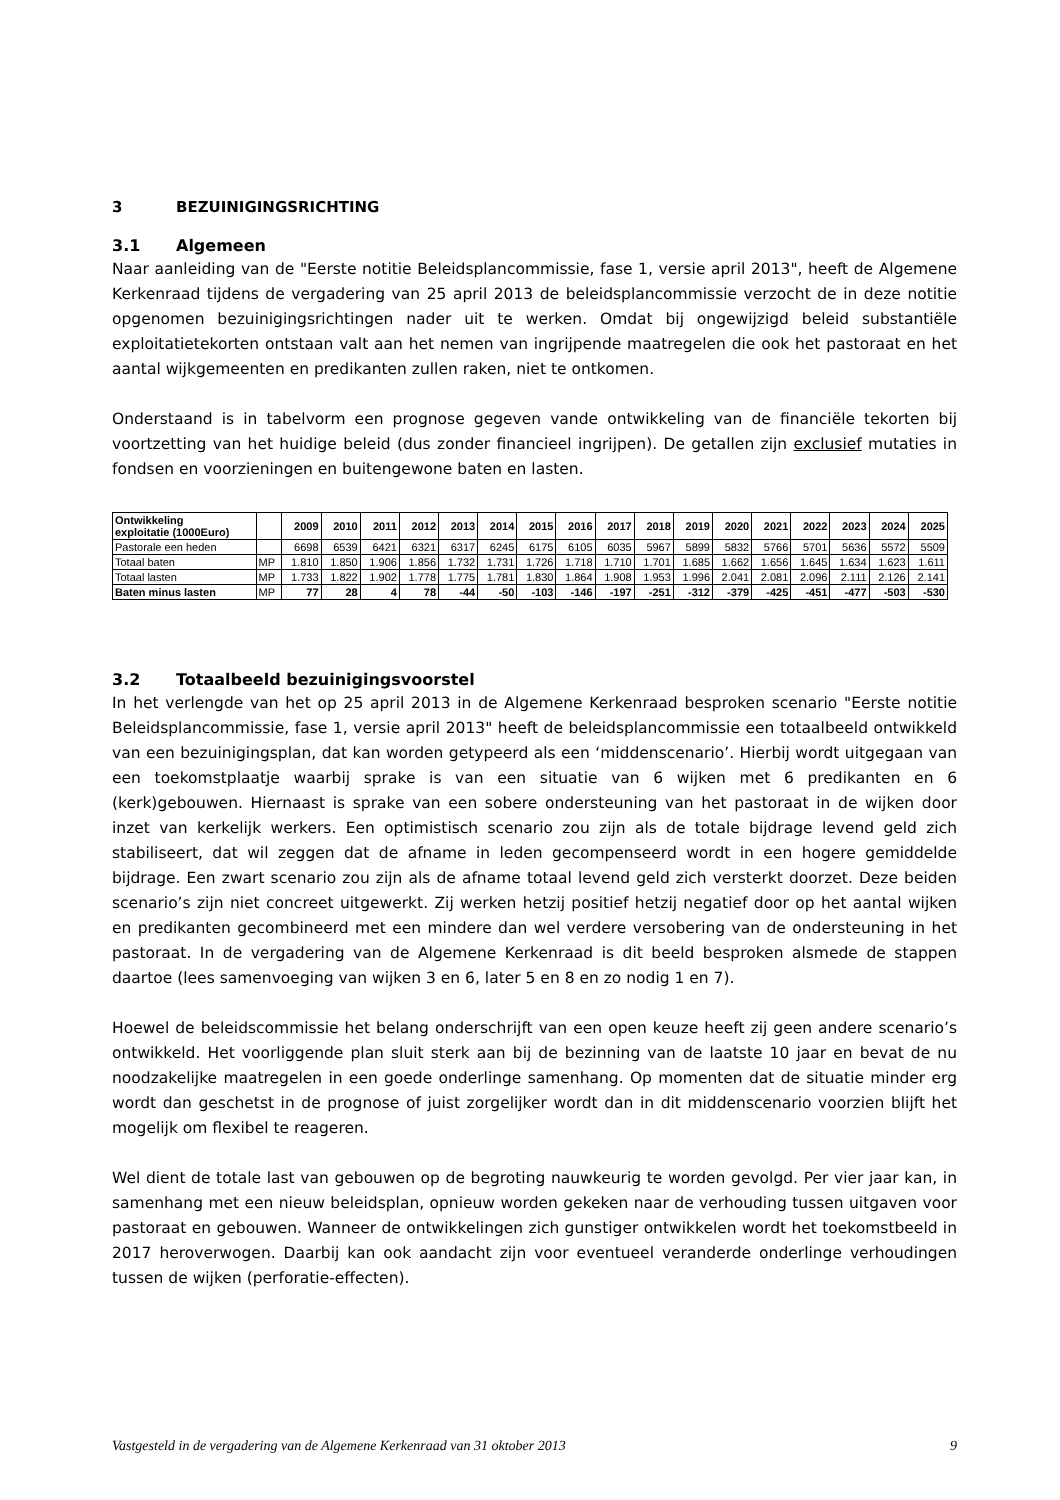3 BEZUINIGINGSRICHTING
3.1 Algemeen
Naar aanleiding van de "Eerste notitie Beleidsplancommissie, fase 1, versie april 2013", heeft de Algemene Kerkenraad tijdens de vergadering van 25 april 2013 de beleidsplancommissie verzocht de in deze notitie opgenomen bezuinigingsrichtingen nader uit te werken. Omdat bij ongewijzigd beleid substantiële exploitatietekorten ontstaan valt aan het nemen van ingrijpende maatregelen die ook het pastoraat en het aantal wijkgemeenten en predikanten zullen raken, niet te ontkomen.
Onderstaand is in tabelvorm een prognose gegeven vande ontwikkeling van de financiële tekorten bij voortzetting van het huidige beleid (dus zonder financieel ingrijpen). De getallen zijn exclusief mutaties in fondsen en voorzieningen en buitengewone baten en lasten.
| Ontwikkeling exploitatie (1000Euro) | | 2009 | 2010 | 2011 | 2012 | 2013 | 2014 | 2015 | 2016 | 2017 | 2018 | 2019 | 2020 | 2021 | 2022 | 2023 | 2024 | 2025 |
| --- | --- | --- | --- | --- | --- | --- | --- | --- | --- | --- | --- | --- | --- | --- | --- | --- | --- | --- |
| Pastorale een heden | | 6698 | 6539 | 6421 | 6321 | 6317 | 6245 | 6175 | 6105 | 6035 | 5967 | 5899 | 5832 | 5766 | 5701 | 5636 | 5572 | 5509 |
| Totaal baten | MP | 1.810 | 1.850 | 1.906 | 1.856 | 1.732 | 1.731 | 1.726 | 1.718 | 1.710 | 1.701 | 1.685 | 1.662 | 1.656 | 1.645 | 1.634 | 1.623 | 1.611 |
| Totaal lasten | MP | 1.733 | 1.822 | 1.902 | 1.778 | 1.775 | 1.781 | 1.830 | 1.864 | 1.908 | 1.953 | 1.996 | 2.041 | 2.081 | 2.096 | 2.111 | 2.126 | 2.141 |
| Baten minus lasten | MP | 77 | 28 | 4 | 78 | -44 | -50 | -103 | -146 | -197 | -251 | -312 | -379 | -425 | -451 | -477 | -503 | -530 |
3.2 Totaalbeeld bezuinigingsvoorstel
In het verlengde van het op 25 april 2013 in de Algemene Kerkenraad besproken scenario "Eerste notitie Beleidsplancommissie, fase 1, versie april 2013" heeft de beleidsplancommissie een totaalbeeld ontwikkeld van een bezuinigingsplan, dat kan worden getypeerd als een ‘middenscenario’. Hierbij wordt uitgegaan van een toekomstplaatje waarbij sprake is van een situatie van 6 wijken met 6 predikanten en 6 (kerk)gebouwen. Hiernaast is sprake van een sobere ondersteuning van het pastoraat in de wijken door inzet van kerkelijk werkers. Een optimistisch scenario zou zijn als de totale bijdrage levend geld zich stabiliseert, dat wil zeggen dat de afname in leden gecompenseerd wordt in een hogere gemiddelde bijdrage. Een zwart scenario zou zijn als de afname totaal levend geld zich versterkt doorzet. Deze beiden scenario’s zijn niet concreet uitgewerkt. Zij werken hetzij positief hetzij negatief door op het aantal wijken en predikanten gecombineerd met een mindere dan wel verdere versobering van de ondersteuning in het pastoraat. In de vergadering van de Algemene Kerkenraad is dit beeld besproken alsmede de stappen daartoe (lees samenvoeging van wijken 3 en 6, later 5 en 8 en zo nodig 1 en 7).
Hoewel de beleidscommissie het belang onderschrijft van een open keuze heeft zij geen andere scenario’s ontwikkeld. Het voorliggende plan sluit sterk aan bij de bezinning van de laatste 10 jaar en bevat de nu noodzakelijke maatregelen in een goede onderlinge samenhang. Op momenten dat de situatie minder erg wordt dan geschetst in de prognose of juist zorgelijker wordt dan in dit middenscenario voorzien blijft het mogelijk om flexibel te reageren.
Wel dient de totale last van gebouwen op de begroting nauwkeurig te worden gevolgd. Per vier jaar kan, in samenhang met een nieuw beleidsplan, opnieuw worden gekeken naar de verhouding tussen uitgaven voor pastoraat en gebouwen. Wanneer de ontwikkelingen zich gunstiger ontwikkelen wordt het toekomstbeeld in 2017 heroverwogen. Daarbij kan ook aandacht zijn voor eventueel veranderde onderlinge verhoudingen tussen de wijken (perforatie-effecten).
Vastgesteld in de vergadering van de Algemene Kerkenraad van 31 oktober 2013 9